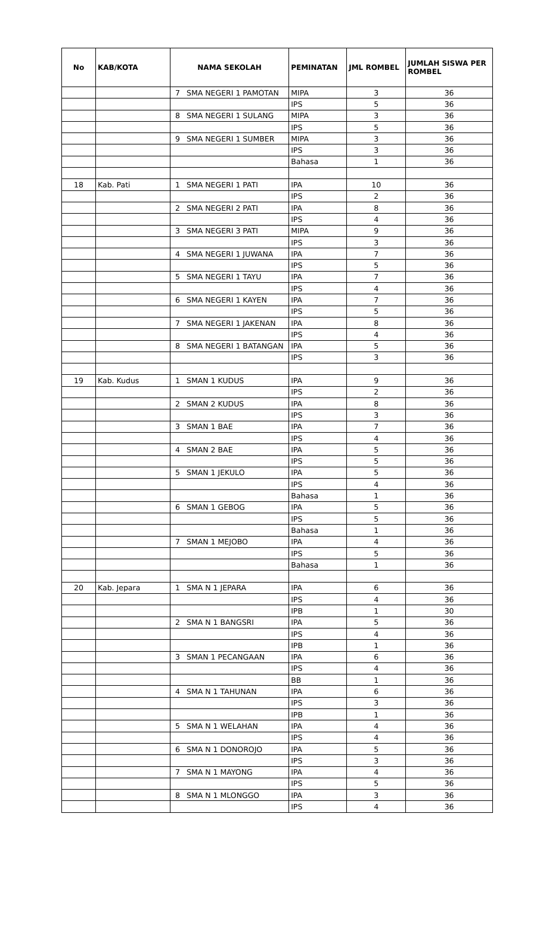| No | KAB/KOTA | NAMA SEKOLAH | | PEMINATAN | JML ROMBEL | JUMLAH SISWA PER ROMBEL |
| --- | --- | --- | --- | --- | --- | --- |
| | | 7 | SMA NEGERI 1 PAMOTAN | MIPA | 3 | 36 |
| | | | | IPS | 5 | 36 |
| | | 8 | SMA NEGERI 1 SULANG | MIPA | 3 | 36 |
| | | | | IPS | 5 | 36 |
| | | 9 | SMA NEGERI 1 SUMBER | MIPA | 3 | 36 |
| | | | | IPS | 3 | 36 |
| | | | | Bahasa | 1 | 36 |
| 18 | Kab. Pati | 1 | SMA NEGERI 1 PATI | IPA | 10 | 36 |
| | | | | IPS | 2 | 36 |
| | | 2 | SMA NEGERI 2 PATI | IPA | 8 | 36 |
| | | | | IPS | 4 | 36 |
| | | 3 | SMA NEGERI 3 PATI | MIPA | 9 | 36 |
| | | | | IPS | 3 | 36 |
| | | 4 | SMA NEGERI 1 JUWANA | IPA | 7 | 36 |
| | | | | IPS | 5 | 36 |
| | | 5 | SMA NEGERI 1 TAYU | IPA | 7 | 36 |
| | | | | IPS | 4 | 36 |
| | | 6 | SMA NEGERI 1 KAYEN | IPA | 7 | 36 |
| | | | | IPS | 5 | 36 |
| | | 7 | SMA NEGERI 1 JAKENAN | IPA | 8 | 36 |
| | | | | IPS | 4 | 36 |
| | | 8 | SMA NEGERI 1 BATANGAN | IPA | 5 | 36 |
| | | | | IPS | 3 | 36 |
| 19 | Kab. Kudus | 1 | SMAN 1 KUDUS | IPA | 9 | 36 |
| | | | | IPS | 2 | 36 |
| | | 2 | SMAN 2 KUDUS | IPA | 8 | 36 |
| | | | | IPS | 3 | 36 |
| | | 3 | SMAN 1 BAE | IPA | 7 | 36 |
| | | | | IPS | 4 | 36 |
| | | 4 | SMAN 2 BAE | IPA | 5 | 36 |
| | | | | IPS | 5 | 36 |
| | | 5 | SMAN 1 JEKULO | IPA | 5 | 36 |
| | | | | IPS | 4 | 36 |
| | | | | Bahasa | 1 | 36 |
| | | 6 | SMAN 1 GEBOG | IPA | 5 | 36 |
| | | | | IPS | 5 | 36 |
| | | | | Bahasa | 1 | 36 |
| | | 7 | SMAN 1 MEJOBO | IPA | 4 | 36 |
| | | | | IPS | 5 | 36 |
| | | | | Bahasa | 1 | 36 |
| 20 | Kab. Jepara | 1 | SMA N 1 JEPARA | IPA | 6 | 36 |
| | | | | IPS | 4 | 36 |
| | | | | IPB | 1 | 30 |
| | | 2 | SMA N 1 BANGSRI | IPA | 5 | 36 |
| | | | | IPS | 4 | 36 |
| | | | | IPB | 1 | 36 |
| | | 3 | SMAN 1 PECANGAAN | IPA | 6 | 36 |
| | | | | IPS | 4 | 36 |
| | | | | BB | 1 | 36 |
| | | 4 | SMA N 1 TAHUNAN | IPA | 6 | 36 |
| | | | | IPS | 3 | 36 |
| | | | | IPB | 1 | 36 |
| | | 5 | SMA N 1 WELAHAN | IPA | 4 | 36 |
| | | | | IPS | 4 | 36 |
| | | 6 | SMA N 1 DONOROJO | IPA | 5 | 36 |
| | | | | IPS | 3 | 36 |
| | | 7 | SMA N 1 MAYONG | IPA | 4 | 36 |
| | | | | IPS | 5 | 36 |
| | | 8 | SMA N 1 MLONGGO | IPA | 3 | 36 |
| | | | | IPS | 4 | 36 |